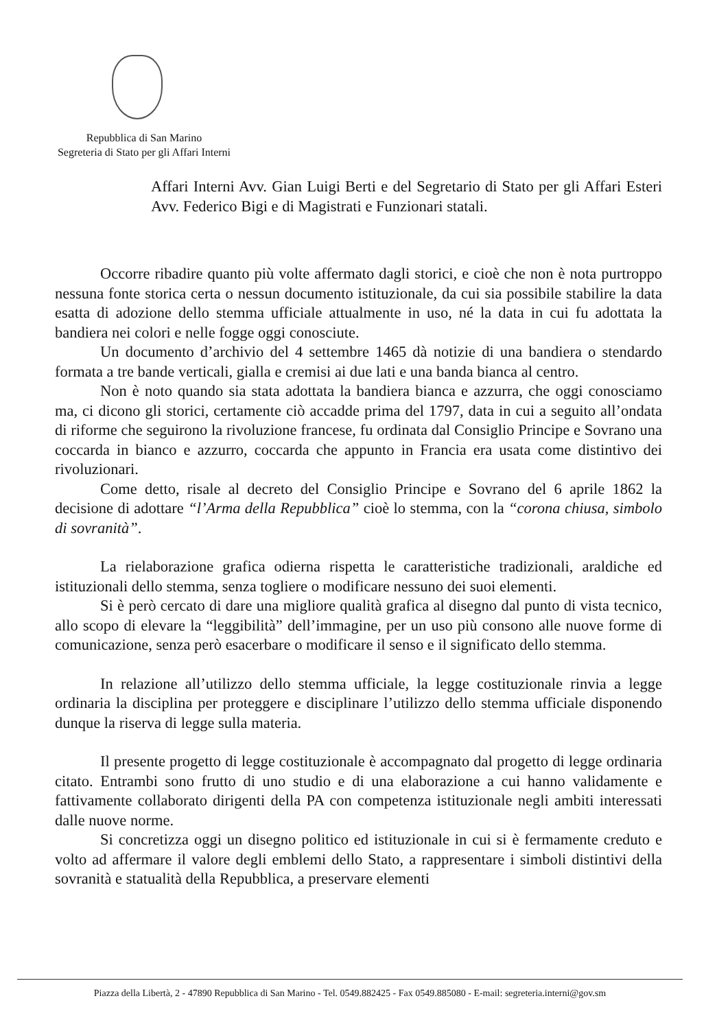Repubblica di San Marino
Segreteria di Stato per gli Affari Interni
Affari Interni Avv. Gian Luigi Berti e del Segretario di Stato per gli Affari Esteri Avv. Federico Bigi e di Magistrati e Funzionari statali.
Occorre ribadire quanto più volte affermato dagli storici, e cioè che non è nota purtroppo nessuna fonte storica certa o nessun documento istituzionale, da cui sia possibile stabilire la data esatta di adozione dello stemma ufficiale attualmente in uso, né la data in cui fu adottata la bandiera nei colori e nelle fogge oggi conosciute.
Un documento d’archivio del 4 settembre 1465 dà notizie di una bandiera o stendardo formata a tre bande verticali, gialla e cremisi ai due lati e una banda bianca al centro.
Non è noto quando sia stata adottata la bandiera bianca e azzurra, che oggi conosciamo ma, ci dicono gli storici, certamente ciò accadde prima del 1797, data in cui a seguito all’ondata di riforme che seguirono la rivoluzione francese, fu ordinata dal Consiglio Principe e Sovrano una coccarda in bianco e azzurro, coccarda che appunto in Francia era usata come distintivo dei rivoluzionari.
Come detto, risale al decreto del Consiglio Principe e Sovrano del 6 aprile 1862 la decisione di adottare “l’Arma della Repubblica” cioè lo stemma, con la “corona chiusa, simbolo di sovranità”.
La rielaborazione grafica odierna rispetta le caratteristiche tradizionali, araldiche ed istituzionali dello stemma, senza togliere o modificare nessuno dei suoi elementi.
Si è però cercato di dare una migliore qualità grafica al disegno dal punto di vista tecnico, allo scopo di elevare la “leggibilità” dell’immagine, per un uso più consono alle nuove forme di comunicazione, senza però esacerbare o modificare il senso e il significato dello stemma.
In relazione all’utilizzo dello stemma ufficiale, la legge costituzionale rinvia a legge ordinaria la disciplina per proteggere e disciplinare l’utilizzo dello stemma ufficiale disponendo dunque la riserva di legge sulla materia.
Il presente progetto di legge costituzionale è accompagnato dal progetto di legge ordinaria citato. Entrambi sono frutto di uno studio e di una elaborazione a cui hanno validamente e fattivamente collaborato dirigenti della PA con competenza istituzionale negli ambiti interessati dalle nuove norme.
Si concretizza oggi un disegno politico ed istituzionale in cui si è fermamente creduto e volto ad affermare il valore degli emblemi dello Stato, a rappresentare i simboli distintivi della sovranità e statualità della Repubblica, a preservare elementi
Piazza della Libertà, 2 - 47890 Repubblica di San Marino - Tel. 0549.882425 - Fax 0549.885080 - E-mail: segreteria.interni@gov.sm